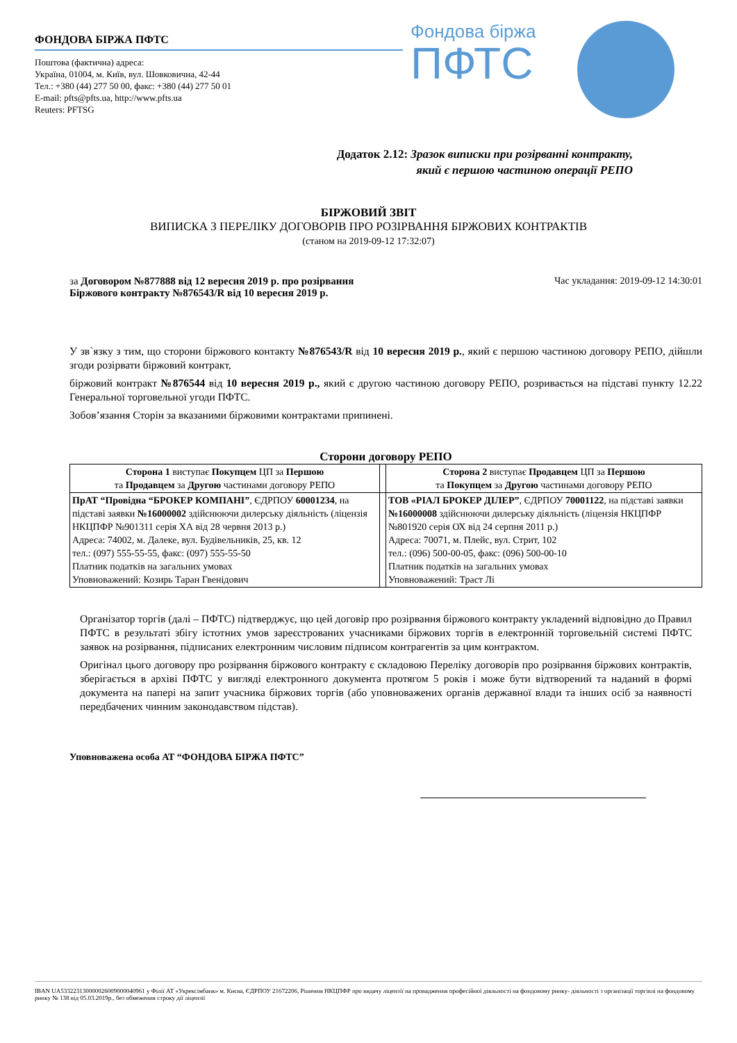ФОНДОВА БІРЖА ПФТС
Поштова (фактична) адреса:
Україна, 01004, м. Київ, вул. Шовковична, 42-44
Тел.: +380 (44) 277 50 00, факс: +380 (44) 277 50 01
E-mail: pfts@pfts.ua, http://www.pfts.ua
Reuters: PFTSG
Фондова біржа
ПФТС
Додаток 2.12: Зразок виписки при розірванні контракту,
який є першою частиною операції РЕПО
БІРЖОВИЙ ЗВІТ
ВИПИСКА З ПЕРЕЛІКУ ДОГОВОРІВ ПРО РОЗІРВАННЯ БІРЖОВИХ КОНТРАКТІВ
(станом на 2019-09-12 17:32:07)
за Договором №877888 від 12 вересня 2019 р. про розірвання
Біржового контракту №876543/R від 10 вересня 2019 р.
Час укладання: 2019-09-12 14:30:01
У зв`язку з тим, що сторони біржового контакту №876543/R від 10 вересня 2019 р., який є першою частиною договору РЕПО, дійшли згоди розірвати біржовий контракт,
біржовий контракт №876544 від 10 вересня 2019 р., який є другою частиною договору РЕПО, розривається на підставі пункту 12.22 Генеральної торговельної угоди ПФТС.
Зобов’язання Сторін за вказаними біржовими контрактами припинені.
Сторони договору РЕПО
| Сторона 1 виступає Покупцем ЦП за Першою та Продавцем за Другою частинами договору РЕПО | | Сторона 2 виступає Продавцем ЦП за Першою та Покупцем за Другою частинами договору РЕПО |
| ПрАТ “Провідна “БРОКЕР КОМПАНІ” , ЄДРПОУ 60001234 , на підставі заявки №16000002 здійснюючи дилерську діяльність (ліцензія НКЦПФР №901311 серія ХА від 28 червня 2013 р.) Адреса: 74002, м. Далеке, вул. Будівельників, 25, кв. 12 тел.: (097) 555-55-55, факс: (097) 555-55-50 Платник податків на загальних умовах Уповноважений: Козирь Таран Гвенідович | | ТОВ «РІАЛ БРОКЕР ДІЛЕР” , ЄДРПОУ 70001122 , на підставі заявки №16000008 здійснюючи дилерську діяльність (ліцензія НКЦПФР №801920 серія ОХ від 24 серпня 2011 р.) Адреса: 70071, м. Плейс, вул. Стрит, 102 тел.: (096) 500-00-05, факс: (096) 500-00-10 Платник податків на загальних умовах Уповноважений: Траст Лі |
Організатор торгів (далі – ПФТС) підтверджує, що цей договір про розірвання біржового контракту укладений відповідно до Правил ПФТС в результаті збігу істотних умов зареєстрованих учасниками біржових торгів в електронній торговельній системі ПФТС заявок на розірвання, підписаних електронним числовим підписом контрагентів за цим контрактом.
Оригінал цього договору про розірвання біржового контракту є складовою Переліку договорів про розірвання біржових контрактів, зберігається в архіві ПФТС у вигляді електронного документа протягом 5 років і може бути відтворений та наданий в формі документа на папері на запит учасника біржових торгів (або уповноважених органів державної влади та інших осіб за наявності передбачених чинним законодавством підстав).
Уповноважена особа АТ “ФОНДОВА БІРЖА ПФТС”
IBAN UA533223130000026009000040961 у Філії АТ «Укрексімбанк» м. Києва, ЄДРПОУ 21672206, Рішення НКЦПФР про видачу ліцензії на провадження професійної діяльності на фондовому ринку- діяльності з організації торгівлі на фондовому ринку № 138 від 05.03.2019р., без обмеження строку дії ліцензії